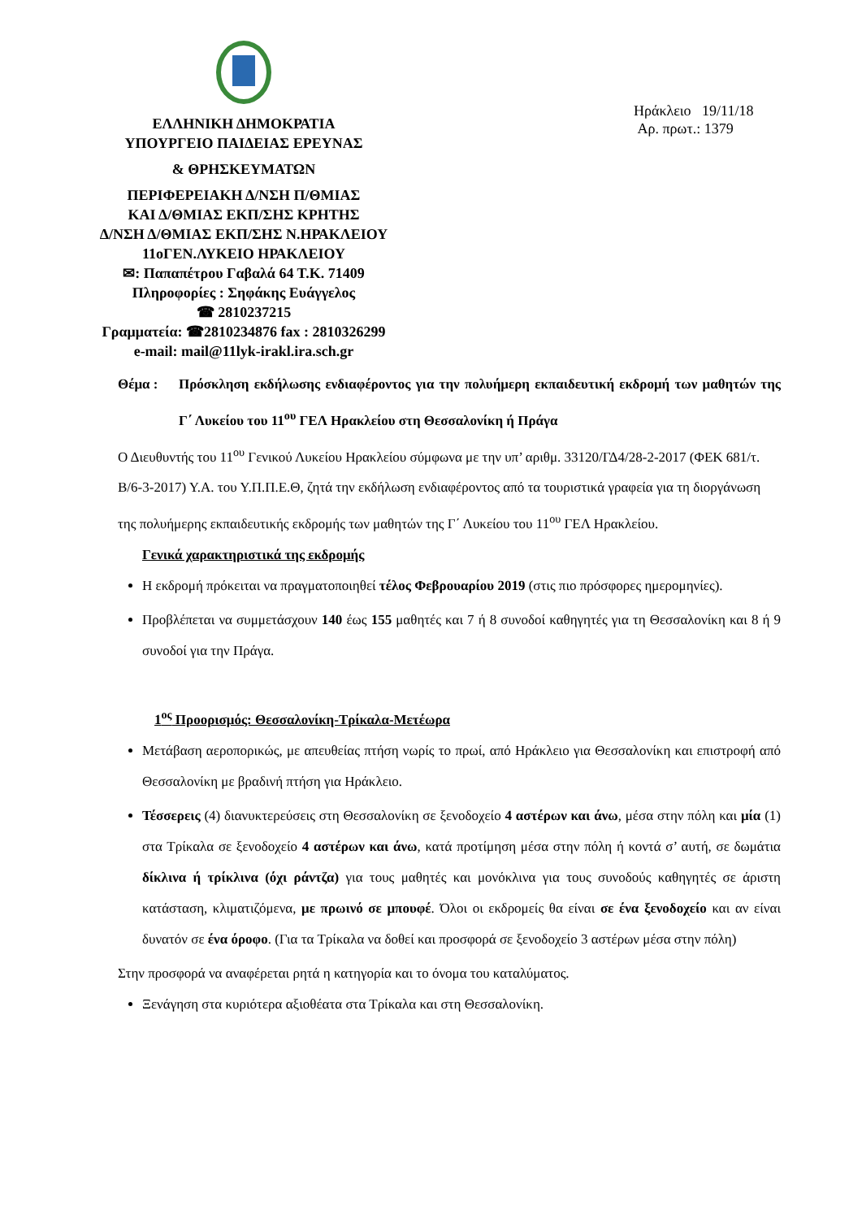ΕΛΛΗΝΙΚΗ ΔΗΜΟΚΡΑΤΙΑ
ΥΠΟΥΡΓΕΙΟ ΠΑΙΔΕΙΑΣ ΕΡΕΥΝΑΣ
& ΘΡΗΣΚΕΥΜΑΤΩΝ
ΠΕΡΙΦΕΡΕΙΑΚΗ Δ/ΝΣΗ Π/ΘΜΙΑΣ
ΚΑΙ Δ/ΘΜΙΑΣ ΕΚΠ/ΣΗΣ ΚΡΗΤΗΣ
Δ/ΝΣΗ Δ/ΘΜΙΑΣ ΕΚΠ/ΣΗΣ Ν.ΗΡΑΚΛΕΙΟΥ
11οΓΕΝ.ΛΥΚΕΙΟ ΗΡΑΚΛΕΙΟΥ
✉: Παπαπέτρου Γαβαλά 64 Τ.Κ. 71409
Πληροφορίες : Σηφάκης Ευάγγελος
☎ 2810237215
Γραμματεία: ☎2810234876 fax : 2810326299
e-mail: mail@11lyk-irakl.ira.sch.gr
Ηράκλειο 19/11/18
Αρ. πρωτ.: 1379
Θέμα : Πρόσκληση εκδήλωσης ενδιαφέροντος για την πολυήμερη εκπαιδευτική εκδρομή των μαθητών της Γ΄ Λυκείου του 11<sup>ου</sup> ΓΕΛ Ηρακλείου στη Θεσσαλονίκη ή Πράγα
Ο Διευθυντής του 11<sup>ου</sup> Γενικού Λυκείου Ηρακλείου σύμφωνα με την υπ’ αριθμ. 33120/ΓΔ4/28-2-2017 (ΦΕΚ 681/τ. Β/6-3-2017) Υ.Α. του Υ.Π.Π.Ε.Θ, ζητά την εκδήλωση ενδιαφέροντος από τα τουριστικά γραφεία για τη διοργάνωση της πολυήμερης εκπαιδευτικής εκδρομής των μαθητών της Γ΄ Λυκείου του 11<sup>ου</sup> ΓΕΛ Ηρακλείου.
Γενικά χαρακτηριστικά της εκδρομής
Η εκδρομή πρόκειται να πραγματοποιηθεί τέλος Φεβρουαρίου 2019 (στις πιο πρόσφορες ημερομηνίες).
Προβλέπεται να συμμετάσχουν 140 έως 155 μαθητές και 7 ή 8 συνοδοί καθηγητές για τη Θεσσαλονίκη και 8 ή 9 συνοδοί για την Πράγα.
1<sup>ος</sup> Προορισμός: Θεσσαλονίκη-Τρίκαλα-Μετέωρα
Μετάβαση αεροπορικώς, με απευθείας πτήση νωρίς το πρωί, από Ηράκλειο για Θεσσαλονίκη και επιστροφή από Θεσσαλονίκη με βραδινή πτήση για Ηράκλειο.
Τέσσερεις (4) διανυκτερεύσεις στη Θεσσαλονίκη σε ξενοδοχείο 4 αστέρων και άνω, μέσα στην πόλη και μία (1) στα Τρίκαλα σε ξενοδοχείο 4 αστέρων και άνω, κατά προτίμηση μέσα στην πόλη ή κοντά σ’ αυτή, σε δωμάτια δίκλινα ή τρίκλινα (όχι ράντζα) για τους μαθητές και μονόκλινα για τους συνοδούς καθηγητές σε άριστη κατάσταση, κλιματιζόμενα, με πρωινό σε μπουφέ. Όλοι οι εκδρομείς θα είναι σε ένα ξενοδοχείο και αν είναι δυνατόν σε ένα όροφο. (Για τα Τρίκαλα να δοθεί και προσφορά σε ξενοδοχείο 3 αστέρων μέσα στην πόλη)
Στην προσφορά να αναφέρεται ρητά η κατηγορία και το όνομα του καταλύματος.
Ξενάγηση στα κυριότερα αξιοθέατα στα Τρίκαλα και στη Θεσσαλονίκη.